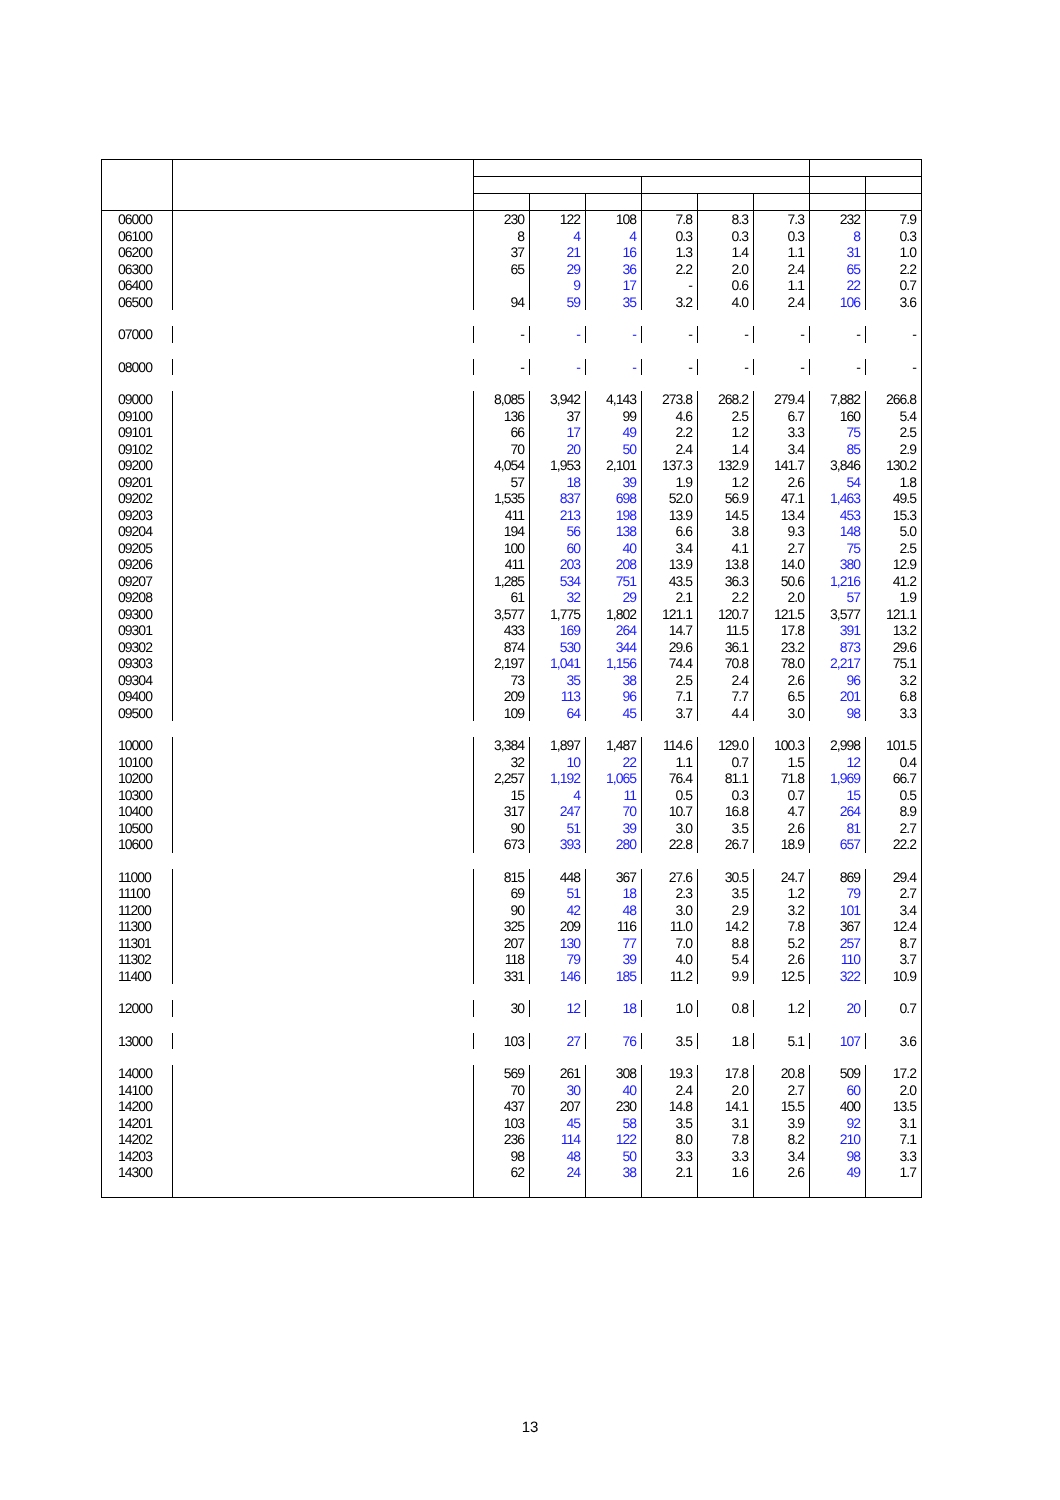| 06000 | | 230 | 122 | 108 | 7.8 | 8.3 | 7.3 | 232 | 7.9 |
| 06100 | | 8 | 4 | 4 | 0.3 | 0.3 | 0.3 | 8 | 0.3 |
| 06200 | | 37 | 21 | 16 | 1.3 | 1.4 | 1.1 | 31 | 1.0 |
| 06300 | | 65 | 29 | 36 | 2.2 | 2.0 | 2.4 | 65 | 2.2 |
| 06400 | | | 9 | 17 | - | 0.6 | 1.1 | 22 | 0.7 |
| 06500 | | 94 | 59 | 35 | 3.2 | 4.0 | 2.4 | 106 | 3.6 |
| 07000 | | - | - | - | - | - | - | - | - |
| 08000 | | - | - | - | - | - | - | - | - |
| 09000 | | 8,085 | 3,942 | 4,143 | 273.8 | 268.2 | 279.4 | 7,882 | 266.8 |
| 09100 | | 136 | 37 | 99 | 4.6 | 2.5 | 6.7 | 160 | 5.4 |
| 09101 | | 66 | 17 | 49 | 2.2 | 1.2 | 3.3 | 75 | 2.5 |
| 09102 | | 70 | 20 | 50 | 2.4 | 1.4 | 3.4 | 85 | 2.9 |
| 09200 | | 4,054 | 1,953 | 2,101 | 137.3 | 132.9 | 141.7 | 3,846 | 130.2 |
| 09201 | | 57 | 18 | 39 | 1.9 | 1.2 | 2.6 | 54 | 1.8 |
| 09202 | | 1,535 | 837 | 698 | 52.0 | 56.9 | 47.1 | 1,463 | 49.5 |
| 09203 | | 411 | 213 | 198 | 13.9 | 14.5 | 13.4 | 453 | 15.3 |
| 09204 | | 194 | 56 | 138 | 6.6 | 3.8 | 9.3 | 148 | 5.0 |
| 09205 | | 100 | 60 | 40 | 3.4 | 4.1 | 2.7 | 75 | 2.5 |
| 09206 | | 411 | 203 | 208 | 13.9 | 13.8 | 14.0 | 380 | 12.9 |
| 09207 | | 1,285 | 534 | 751 | 43.5 | 36.3 | 50.6 | 1,216 | 41.2 |
| 09208 | | 61 | 32 | 29 | 2.1 | 2.2 | 2.0 | 57 | 1.9 |
| 09300 | | 3,577 | 1,775 | 1,802 | 121.1 | 120.7 | 121.5 | 3,577 | 121.1 |
| 09301 | | 433 | 169 | 264 | 14.7 | 11.5 | 17.8 | 391 | 13.2 |
| 09302 | | 874 | 530 | 344 | 29.6 | 36.1 | 23.2 | 873 | 29.6 |
| 09303 | | 2,197 | 1,041 | 1,156 | 74.4 | 70.8 | 78.0 | 2,217 | 75.1 |
| 09304 | | 73 | 35 | 38 | 2.5 | 2.4 | 2.6 | 96 | 3.2 |
| 09400 | | 209 | 113 | 96 | 7.1 | 7.7 | 6.5 | 201 | 6.8 |
| 09500 | | 109 | 64 | 45 | 3.7 | 4.4 | 3.0 | 98 | 3.3 |
| 10000 | | 3,384 | 1,897 | 1,487 | 114.6 | 129.0 | 100.3 | 2,998 | 101.5 |
| 10100 | | 32 | 10 | 22 | 1.1 | 0.7 | 1.5 | 12 | 0.4 |
| 10200 | | 2,257 | 1,192 | 1,065 | 76.4 | 81.1 | 71.8 | 1,969 | 66.7 |
| 10300 | | 15 | 4 | 11 | 0.5 | 0.3 | 0.7 | 15 | 0.5 |
| 10400 | | 317 | 247 | 70 | 10.7 | 16.8 | 4.7 | 264 | 8.9 |
| 10500 | | 90 | 51 | 39 | 3.0 | 3.5 | 2.6 | 81 | 2.7 |
| 10600 | | 673 | 393 | 280 | 22.8 | 26.7 | 18.9 | 657 | 22.2 |
| 11000 | | 815 | 448 | 367 | 27.6 | 30.5 | 24.7 | 869 | 29.4 |
| 11100 | | 69 | 51 | 18 | 2.3 | 3.5 | 1.2 | 79 | 2.7 |
| 11200 | | 90 | 42 | 48 | 3.0 | 2.9 | 3.2 | 101 | 3.4 |
| 11300 | | 325 | 209 | 116 | 11.0 | 14.2 | 7.8 | 367 | 12.4 |
| 11301 | | 207 | 130 | 77 | 7.0 | 8.8 | 5.2 | 257 | 8.7 |
| 11302 | | 118 | 79 | 39 | 4.0 | 5.4 | 2.6 | 110 | 3.7 |
| 11400 | | 331 | 146 | 185 | 11.2 | 9.9 | 12.5 | 322 | 10.9 |
| 12000 | | 30 | 12 | 18 | 1.0 | 0.8 | 1.2 | 20 | 0.7 |
| 13000 | | 103 | 27 | 76 | 3.5 | 1.8 | 5.1 | 107 | 3.6 |
| 14000 | | 569 | 261 | 308 | 19.3 | 17.8 | 20.8 | 509 | 17.2 |
| 14100 | | 70 | 30 | 40 | 2.4 | 2.0 | 2.7 | 60 | 2.0 |
| 14200 | | 437 | 207 | 230 | 14.8 | 14.1 | 15.5 | 400 | 13.5 |
| 14201 | | 103 | 45 | 58 | 3.5 | 3.1 | 3.9 | 92 | 3.1 |
| 14202 | | 236 | 114 | 122 | 8.0 | 7.8 | 8.2 | 210 | 7.1 |
| 14203 | | 98 | 48 | 50 | 3.3 | 3.3 | 3.4 | 98 | 3.3 |
| 14300 | | 62 | 24 | 38 | 2.1 | 1.6 | 2.6 | 49 | 1.7 |
13